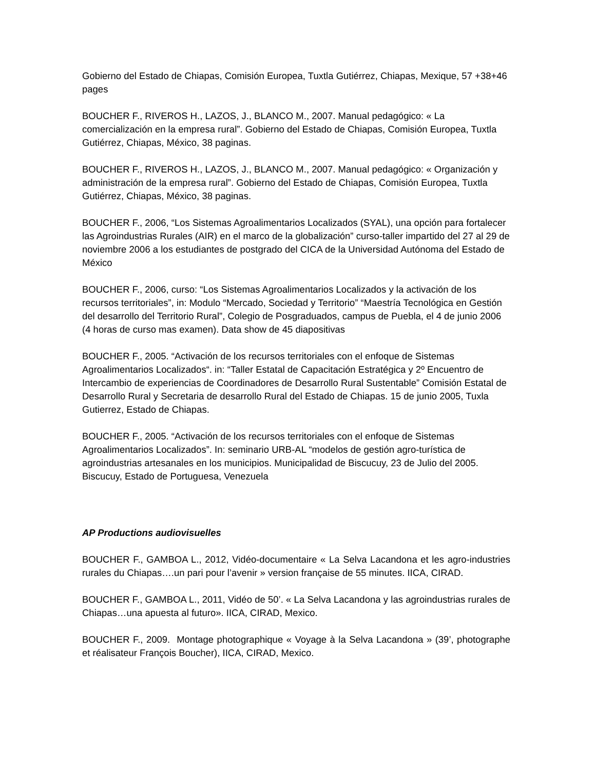Gobierno del Estado de Chiapas, Comisión Europea, Tuxtla Gutiérrez, Chiapas, Mexique, 57 +38+46 pages
BOUCHER F., RIVEROS H., LAZOS, J., BLANCO M., 2007. Manual pedagógico: « La comercialización en la empresa rural”. Gobierno del Estado de Chiapas, Comisión Europea, Tuxtla Gutiérrez, Chiapas, México, 38 paginas.
BOUCHER F., RIVEROS H., LAZOS, J., BLANCO M., 2007. Manual pedagógico: « Organización y administración de la empresa rural”. Gobierno del Estado de Chiapas, Comisión Europea, Tuxtla Gutiérrez, Chiapas, México, 38 paginas.
BOUCHER F., 2006, “Los Sistemas Agroalimentarios Localizados (SYAL), una opción para fortalecer las Agroindustrias Rurales (AIR) en el marco de la globalización” curso-taller impartido del 27 al 29 de noviembre 2006 a los estudiantes de postgrado del CICA de la Universidad Autónoma del Estado de México
BOUCHER F., 2006, curso: “Los Sistemas Agroalimentarios Localizados y la activación de los recursos territoriales”, in: Modulo “Mercado, Sociedad y Territorio” “Maestría Tecnológica en Gestión del desarrollo del Territorio Rural”, Colegio de Posgraduados, campus de Puebla, el 4 de junio 2006 (4 horas de curso mas examen). Data show de 45 diapositivas
BOUCHER F., 2005. “Activación de los recursos territoriales con el enfoque de Sistemas Agroalimentarios Localizados“. in: “Taller Estatal de Capacitación Estratégica y 2º Encuentro de Intercambio de experiencias de Coordinadores de Desarrollo Rural Sustentable” Comisión Estatal de Desarrollo Rural y Secretaria de desarrollo Rural del Estado de Chiapas. 15 de junio 2005, Tuxla Gutierrez, Estado de Chiapas.
BOUCHER F., 2005. “Activación de los recursos territoriales con el enfoque de Sistemas Agroalimentarios Localizados”. In: seminario URB-AL “modelos de gestión agro-turística de agroindustrias artesanales en los municipios. Municipalidad de Biscucuy, 23 de Julio del 2005. Biscucuy, Estado de Portuguesa, Venezuela
AP Productions audiovisuelles
BOUCHER F., GAMBOA L., 2012, Vidéo-documentaire « La Selva Lacandona et les agro-industries rurales du Chiapas….un pari pour l’avenir » version française de 55 minutes. IICA, CIRAD.
BOUCHER F., GAMBOA L., 2011, Vidéo de 50’. « La Selva Lacandona y las agroindustrias rurales de Chiapas…una apuesta al futuro». IICA, CIRAD, Mexico.
BOUCHER F., 2009. Montage photographique « Voyage à la Selva Lacandona » (39’, photographe et réalisateur François Boucher), IICA, CIRAD, Mexico.